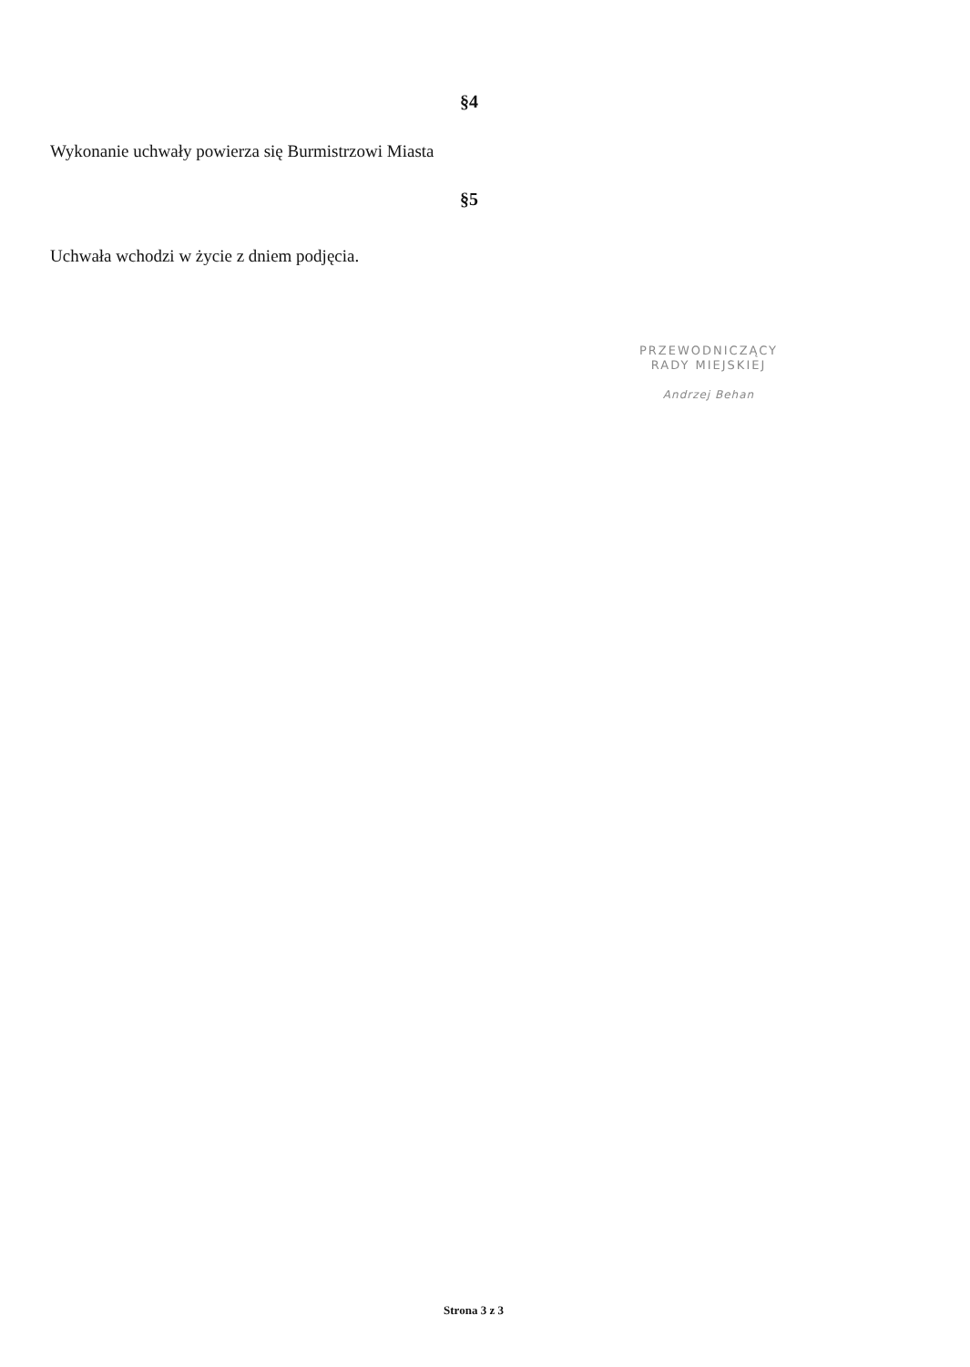§4
Wykonanie uchwały powierza się Burmistrzowi Miasta
§5
Uchwała wchodzi w życie z dniem podjęcia.
PRZEWODNICZĄCY
RADY MIEJSKIEJ
Andrzej Behan
Strona 3 z 3